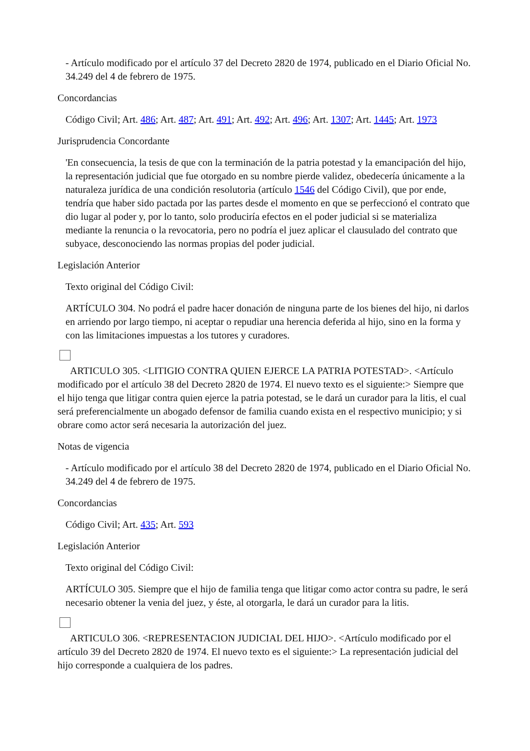- Artículo modificado por el artículo 37 del Decreto 2820 de 1974, publicado en el Diario Oficial No. 34.249 del 4 de febrero de 1975.
Concordancias
Código Civil; Art. 486; Art. 487; Art. 491; Art. 492; Art. 496; Art. 1307; Art. 1445; Art. 1973
Jurisprudencia Concordante
'En consecuencia, la tesis de que con la terminación de la patria potestad y la emancipación del hijo, la representación judicial que fue otorgado en su nombre pierde validez, obedecería únicamente a la naturaleza jurídica de una condición resolutoria (artículo 1546 del Código Civil), que por ende, tendría que haber sido pactada por las partes desde el momento en que se perfeccionó el contrato que dio lugar al poder y, por lo tanto, solo produciría efectos en el poder judicial si se materializa mediante la renuncia o la revocatoria, pero no podría el juez aplicar el clausulado del contrato que subyace, desconociendo las normas propias del poder judicial.
Legislación Anterior
Texto original del Código Civil:
ARTÍCULO 304. No podrá el padre hacer donación de ninguna parte de los bienes del hijo, ni darlos en arriendo por largo tiempo, ni aceptar o repudiar una herencia deferida al hijo, sino en la forma y con las limitaciones impuestas a los tutores y curadores.
ARTICULO 305. <LITIGIO CONTRA QUIEN EJERCE LA PATRIA POTESTAD>. <Artículo modificado por el artículo 38 del Decreto 2820 de 1974. El nuevo texto es el siguiente:> Siempre que el hijo tenga que litigar contra quien ejerce la patria potestad, se le dará un curador para la litis, el cual será preferencialmente un abogado defensor de familia cuando exista en el respectivo municipio; y si obrare como actor será necesaria la autorización del juez.
Notas de vigencia
- Artículo modificado por el artículo 38 del Decreto 2820 de 1974, publicado en el Diario Oficial No. 34.249 del 4 de febrero de 1975.
Concordancias
Código Civil; Art. 435; Art. 593
Legislación Anterior
Texto original del Código Civil:
ARTÍCULO 305. Siempre que el hijo de familia tenga que litigar como actor contra su padre, le será necesario obtener la venia del juez, y éste, al otorgarla, le dará un curador para la litis.
ARTICULO 306. <REPRESENTACION JUDICIAL DEL HIJO>. <Artículo modificado por el artículo 39 del Decreto 2820 de 1974. El nuevo texto es el siguiente:> La representación judicial del hijo corresponde a cualquiera de los padres.